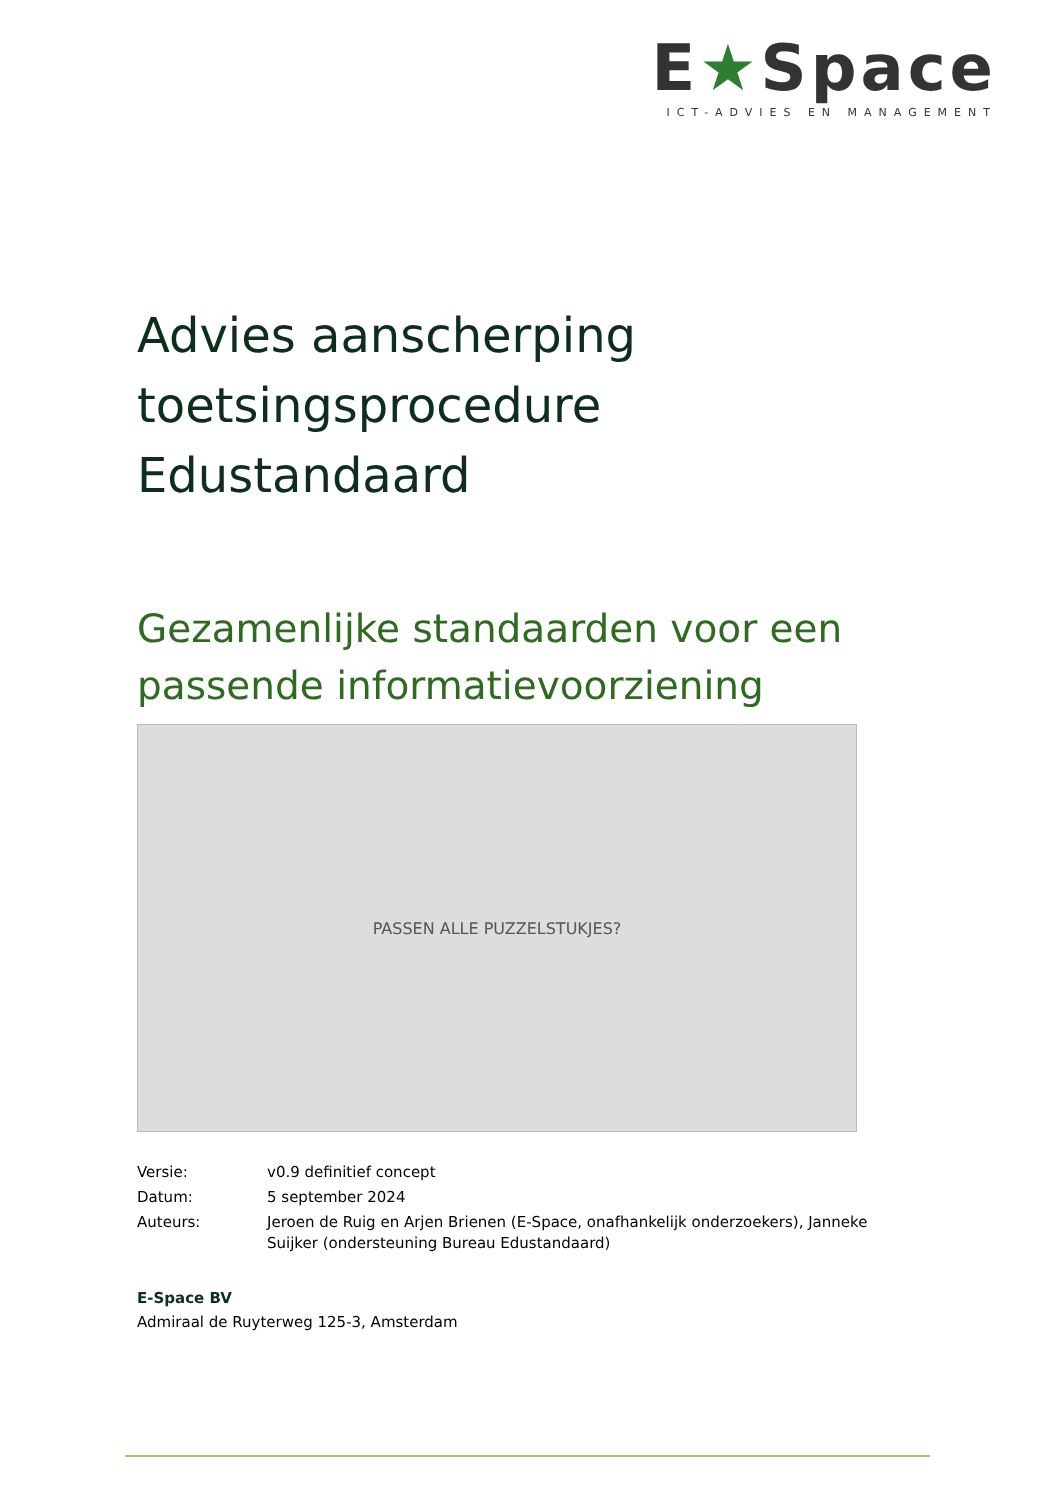E★Space
ICT-ADVIES EN MANAGEMENT
Advies aanscherping toetsingsprocedure Edustandaard
Gezamenlijke standaarden voor een passende informatievoorziening
PASSEN ALLE PUZZELSTUKJES?
| Versie: | v0.9 definitief concept |
| Datum: | 5 september 2024 |
| Auteurs: | Jeroen de Ruig en Arjen Brienen (E-Space, onafhankelijk onderzoekers), Janneke Suijker (ondersteuning Bureau Edustandaard) |
E-Space BV
Admiraal de Ruyterweg 125-3, Amsterdam